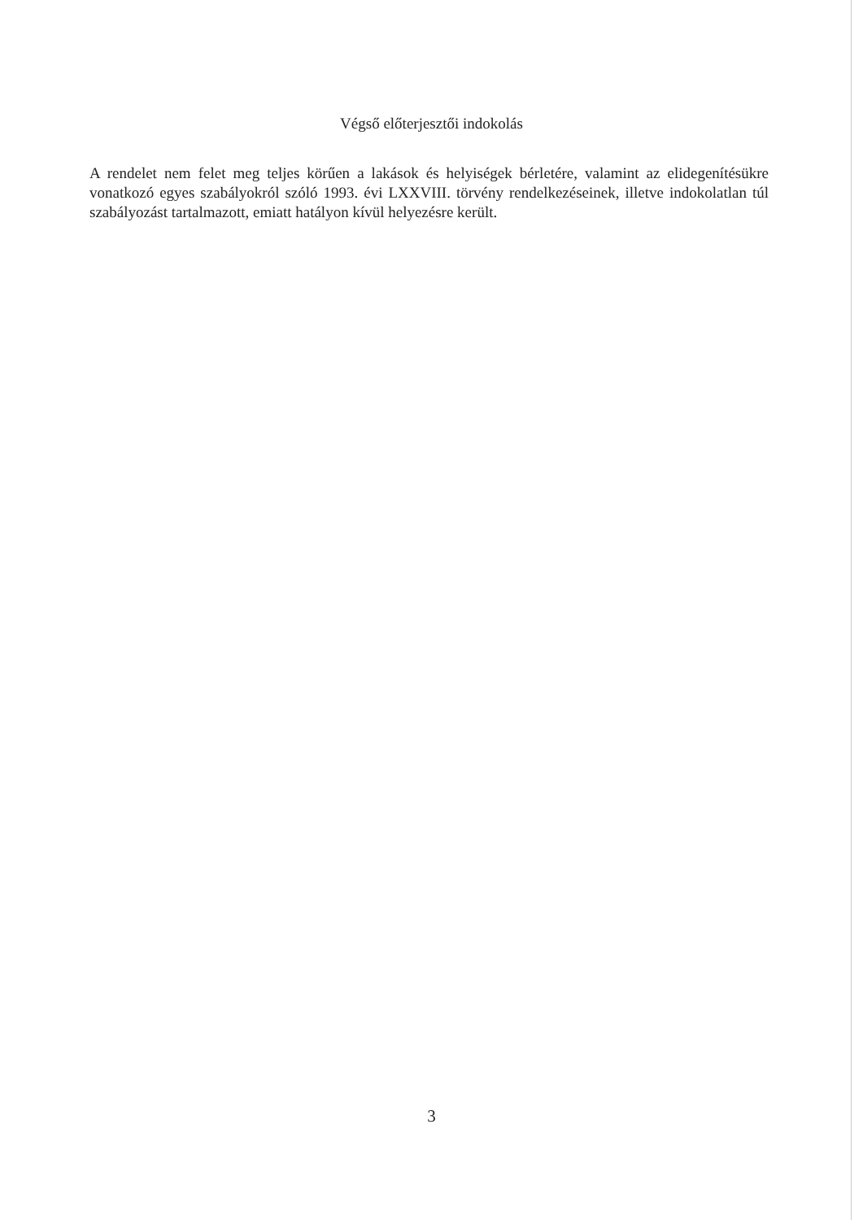Végső előterjesztői indokolás
A rendelet nem felet meg teljes körűen a lakások és helyiségek bérletére, valamint az elidegenítésükre vonatkozó egyes szabályokról szóló 1993. évi LXXVIII. törvény rendelkezéseinek, illetve indokolatlan túl szabályozást tartalmazott, emiatt hatályon kívül helyezésre került.
3